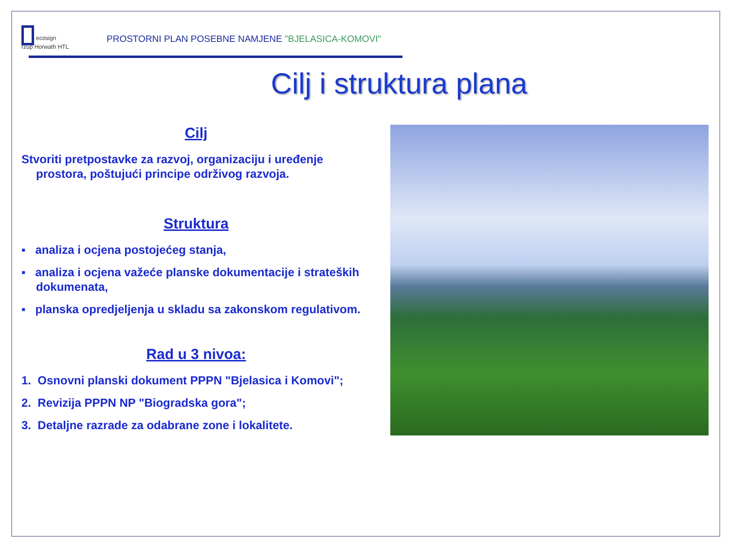ecosign
rzup Horwath HTL
PROSTORNI PLAN POSEBNE NAMJENE "BJELASICA-KOMOVI"
Cilj i struktura plana
Cilj
Stvoriti pretpostavke za razvoj, organizaciju i uređenje prostora, poštujući principe održivog razvoja.
Struktura
▪ analiza i ocjena postojećeg stanja,
▪ analiza i ocjena važeće planske dokumentacije i strateških dokumenata,
▪ planska opredjeljenja u skladu sa zakonskom regulativom.
Rad u 3 nivoa:
1. Osnovni planski dokument PPPN "Bjelasica i Komovi";
2. Revizija PPPN NP "Biogradska gora";
3. Detaljne razrade za odabrane zone i lokalitete.